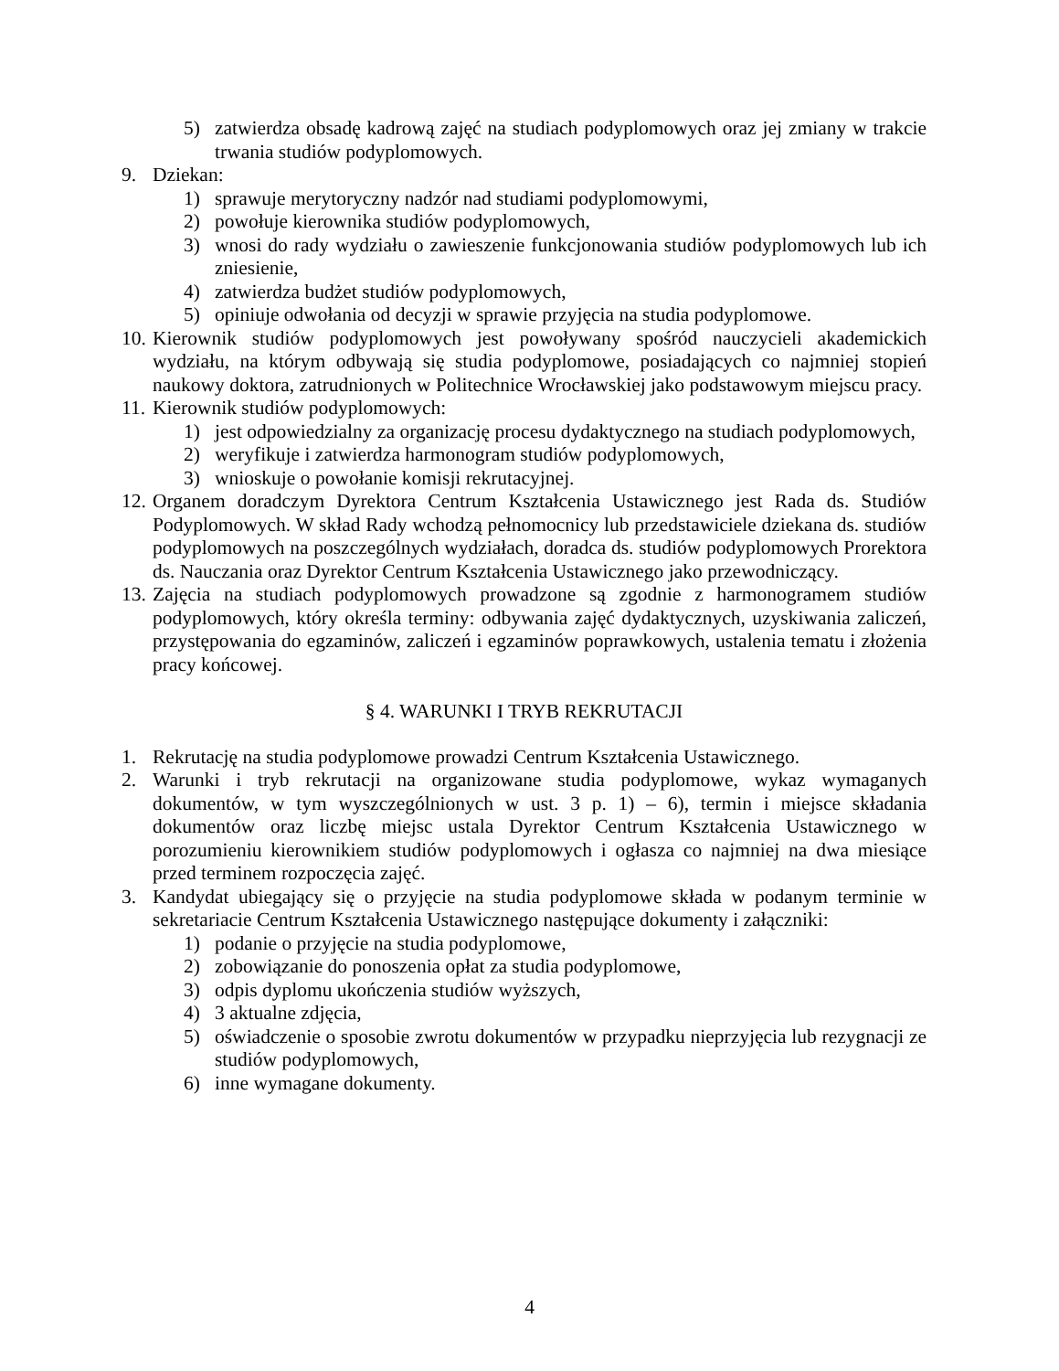5) zatwierdza obsadę kadrową zajęć na studiach podyplomowych oraz jej zmiany w trakcie trwania studiów podyplomowych.
9. Dziekan:
1) sprawuje merytoryczny nadzór nad studiami podyplomowymi,
2) powołuje kierownika studiów podyplomowych,
3) wnosi do rady wydziału o zawieszenie funkcjonowania studiów podyplomowych lub ich zniesienie,
4) zatwierdza budżet studiów podyplomowych,
5) opiniuje odwołania od decyzji w sprawie przyjęcia na studia podyplomowe.
10. Kierownik studiów podyplomowych jest powoływany spośród nauczycieli akademickich wydziału, na którym odbywają się studia podyplomowe, posiadających co najmniej stopień naukowy doktora, zatrudnionych w Politechnice Wrocławskiej jako podstawowym miejscu pracy.
11. Kierownik studiów podyplomowych:
1) jest odpowiedzialny za organizację procesu dydaktycznego na studiach podyplomowych,
2) weryfikuje i zatwierdza harmonogram studiów podyplomowych,
3) wnioskuje o powołanie komisji rekrutacyjnej.
12. Organem doradczym Dyrektora Centrum Kształcenia Ustawicznego jest Rada ds. Studiów Podyplomowych. W skład Rady wchodzą pełnomocnicy lub przedstawiciele dziekana ds. studiów podyplomowych na poszczególnych wydziałach, doradca ds. studiów podyplomowych Prorektora ds. Nauczania oraz Dyrektor Centrum Kształcenia Ustawicznego jako przewodniczący.
13. Zajęcia na studiach podyplomowych prowadzone są zgodnie z harmonogramem studiów podyplomowych, który określa terminy: odbywania zajęć dydaktycznych, uzyskiwania zaliczeń, przystępowania do egzaminów, zaliczeń i egzaminów poprawkowych, ustalenia tematu i złożenia pracy końcowej.
§ 4. WARUNKI I TRYB REKRUTACJI
1. Rekrutację na studia podyplomowe prowadzi Centrum Kształcenia Ustawicznego.
2. Warunki i tryb rekrutacji na organizowane studia podyplomowe, wykaz wymaganych dokumentów, w tym wyszczególnionych w ust. 3 p. 1) – 6), termin i miejsce składania dokumentów oraz liczbę miejsc ustala Dyrektor Centrum Kształcenia Ustawicznego w porozumieniu kierownikiem studiów podyplomowych i ogłasza co najmniej na dwa miesiące przed terminem rozpoczęcia zajęć.
3. Kandydat ubiegający się o przyjęcie na studia podyplomowe składa w podanym terminie w sekretariacie Centrum Kształcenia Ustawicznego następujące dokumenty i załączniki:
1) podanie o przyjęcie na studia podyplomowe,
2) zobowiązanie do ponoszenia opłat za studia podyplomowe,
3) odpis dyplomu ukończenia studiów wyższych,
4) 3 aktualne zdjęcia,
5) oświadczenie o sposobie zwrotu dokumentów w przypadku nieprzyjęcia lub rezygnacji ze studiów podyplomowych,
6) inne wymagane dokumenty.
4